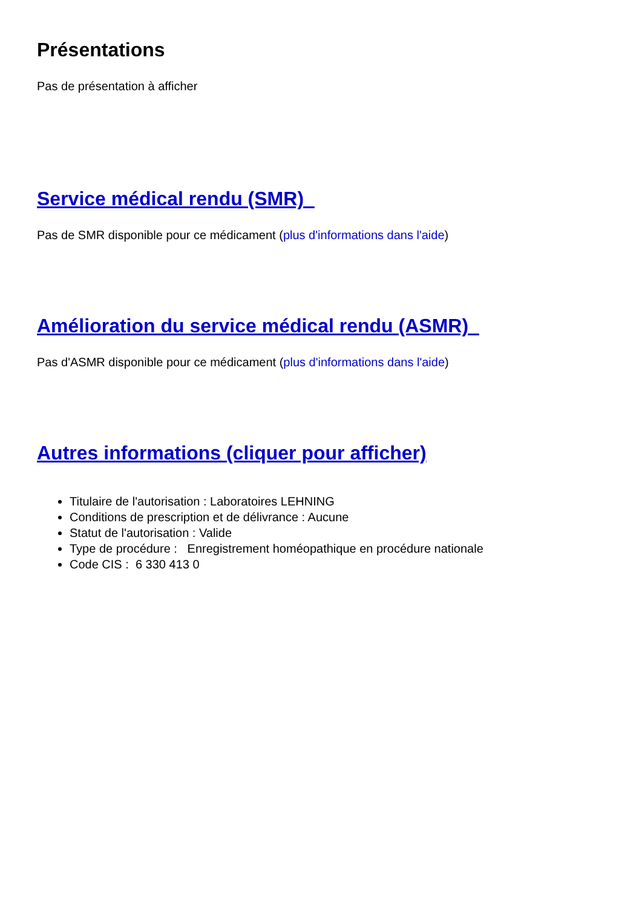Présentations
Pas de présentation à afficher
Service médical rendu (SMR)
Pas de SMR disponible pour ce médicament (plus d'informations dans l'aide)
Amélioration du service médical rendu (ASMR)
Pas d'ASMR disponible pour ce médicament (plus d'informations dans l'aide)
Autres informations (cliquer pour afficher)
Titulaire de l'autorisation : Laboratoires LEHNING
Conditions de prescription et de délivrance : Aucune
Statut de l'autorisation : Valide
Type de procédure : Enregistrement homéopathique en procédure nationale
Code CIS : 6 330 413 0